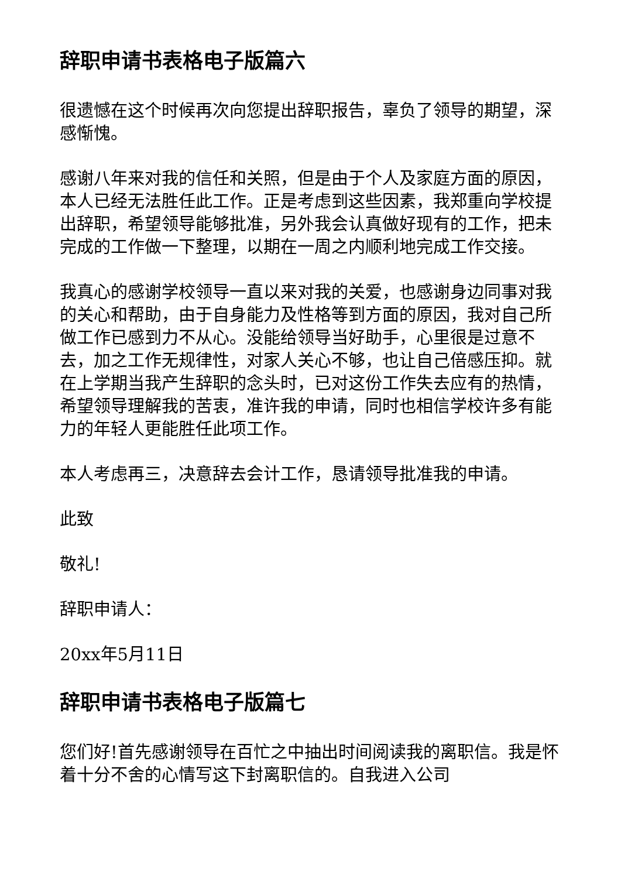辞职申请书表格电子版篇六
很遗憾在这个时候再次向您提出辞职报告，辜负了领导的期望，深感惭愧。
感谢八年来对我的信任和关照，但是由于个人及家庭方面的原因，本人已经无法胜任此工作。正是考虑到这些因素，我郑重向学校提出辞职，希望领导能够批准，另外我会认真做好现有的工作，把未完成的工作做一下整理，以期在一周之内顺利地完成工作交接。
我真心的感谢学校领导一直以来对我的关爱，也感谢身边同事对我的关心和帮助，由于自身能力及性格等到方面的原因，我对自己所做工作已感到力不从心。没能给领导当好助手，心里很是过意不去，加之工作无规律性，对家人关心不够，也让自己倍感压抑。就在上学期当我产生辞职的念头时，已对这份工作失去应有的热情，希望领导理解我的苦衷，准许我的申请，同时也相信学校许多有能力的年轻人更能胜任此项工作。
本人考虑再三，决意辞去会计工作，恳请领导批准我的申请。
此致
敬礼!
辞职申请人：
20xx年5月11日
辞职申请书表格电子版篇七
您们好!首先感谢领导在百忙之中抽出时间阅读我的离职信。我是怀着十分不舍的心情写这下封离职信的。自我进入公司